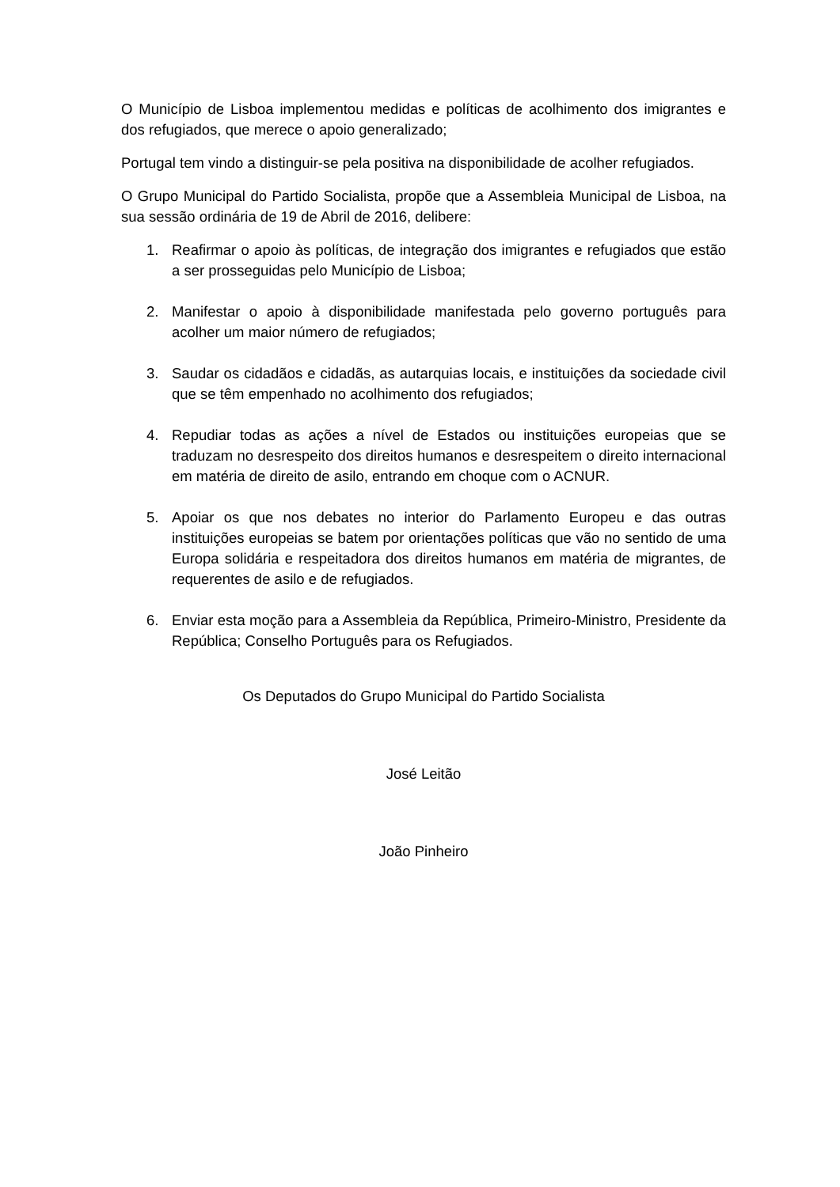O Município de Lisboa implementou medidas e políticas de acolhimento dos imigrantes e dos refugiados, que merece o apoio generalizado;
Portugal tem vindo a distinguir-se pela positiva na disponibilidade de acolher refugiados.
O Grupo Municipal do Partido Socialista, propõe que a Assembleia Municipal de Lisboa, na sua sessão ordinária de 19 de Abril de 2016, delibere:
1. Reafirmar o apoio às políticas, de integração dos imigrantes e refugiados que estão a ser prosseguidas pelo Município de Lisboa;
2. Manifestar o apoio à disponibilidade manifestada pelo governo português para acolher um maior número de refugiados;
3. Saudar os cidadãos e cidadãs, as autarquias locais, e instituições da sociedade civil que se têm empenhado no acolhimento dos refugiados;
4. Repudiar todas as ações a nível de Estados ou instituições europeias que se traduzam no desrespeito dos direitos humanos e desrespeitem o direito internacional em matéria de direito de asilo, entrando em choque com o ACNUR.
5. Apoiar os que nos debates no interior do Parlamento Europeu e das outras instituições europeias se batem por orientações políticas que vão no sentido de uma Europa solidária e respeitadora dos direitos humanos em matéria de migrantes, de requerentes de asilo e de refugiados.
6. Enviar esta moção para a Assembleia da República, Primeiro-Ministro, Presidente da República; Conselho Português para os Refugiados.
Os Deputados do Grupo Municipal do Partido Socialista
José Leitão
João Pinheiro